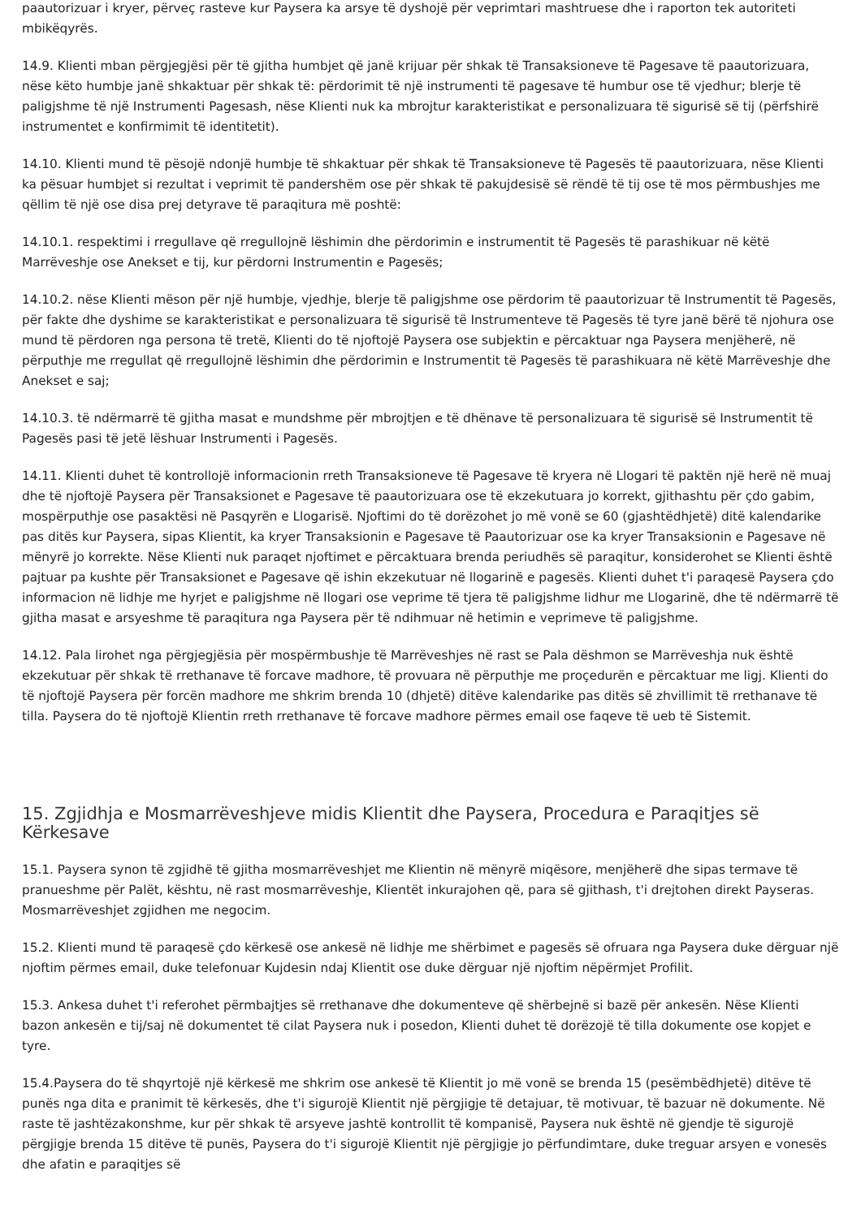paautorizuar i kryer, përveç rasteve kur Paysera ka arsye të dyshojë për veprimtari mashtruese dhe i raporton tek autoriteti mbikëqyrës.
14.9. Klienti mban përgjegjësi për të gjitha humbjet që janë krijuar për shkak të Transaksioneve të Pagesave të paautorizuara, nëse këto humbje janë shkaktuar për shkak të: përdorimit të një instrumenti të pagesave të humbur ose të vjedhur; blerje të paligjshme të një Instrumenti Pagesash, nëse Klienti nuk ka mbrojtur karakteristikat e personalizuara të sigurisë së tij (përfshirë instrumentet e konfirmimit të identitetit).
14.10. Klienti mund të pësojë ndonjë humbje të shkaktuar për shkak të Transaksioneve të Pagesës të paautorizuara, nëse Klienti ka pësuar humbjet si rezultat i veprimit të pandershëm ose për shkak të pakujdesisë së rëndë të tij ose të mos përmbushjes me qëllim të një ose disa prej detyrave të paraqitura më poshtë:
14.10.1. respektimi i rregullave që rregullojnë lëshimin dhe përdorimin e instrumentit të Pagesës të parashikuar në këtë Marrëveshje ose Anekset e tij, kur përdorni Instrumentin e Pagesës;
14.10.2. nëse Klienti mëson për një humbje, vjedhje, blerje të paligjshme ose përdorim të paautorizuar të Instrumentit të Pagesës, për fakte dhe dyshime se karakteristikat e personalizuara të sigurisë të Instrumenteve të Pagesës të tyre janë bërë të njohura ose mund të përdoren nga persona të tretë, Klienti do të njoftojë Paysera ose subjektin e përcaktuar nga Paysera menjëherë, në përputhje me rregullat që rregullojnë lëshimin dhe përdorimin e Instrumentit të Pagesës të parashikuara në këtë Marrëveshje dhe Anekset e saj;
14.10.3. të ndërmarrë të gjitha masat e mundshme për mbrojtjen e të dhënave të personalizuara të sigurisë së Instrumentit të Pagesës pasi të jetë lëshuar Instrumenti i Pagesës.
14.11. Klienti duhet të kontrollojë informacionin rreth Transaksioneve të Pagesave të kryera në Llogari të paktën një herë në muaj dhe të njoftojë Paysera për Transaksionet e Pagesave të paautorizuara ose të ekzekutuara jo korrekt, gjithashtu për çdo gabim, mospërputhje ose pasaktësi në Pasqyrën e Llogarisë. Njoftimi do të dorëzohet jo më vonë se 60 (gjashtëdhjetë) ditë kalendarike pas ditës kur Paysera, sipas Klientit, ka kryer Transaksionin e Pagesave të Paautorizuar ose ka kryer Transaksionin e Pagesave në mënyrë jo korrekte. Nëse Klienti nuk paraqet njoftimet e përcaktuara brenda periudhës së paraqitur, konsiderohet se Klienti është pajtuar pa kushte për Transaksionet e Pagesave që ishin ekzekutuar në llogarinë e pagesës. Klienti duhet t'i paraqesë Paysera çdo informacion në lidhje me hyrjet e paligjshme në llogari ose veprime të tjera të paligjshme lidhur me Llogarinë, dhe të ndërmarrë të gjitha masat e arsyeshme të paraqitura nga Paysera për të ndihmuar në hetimin e veprimeve të paligjshme.
14.12. Pala lirohet nga përgjegjësia për mospërmbushje të Marrëveshjes në rast se Pala dëshmon se Marrëveshja nuk është ekzekutuar për shkak të rrethanave të forcave madhore, të provuara në përputhje me proçedurën e përcaktuar me ligj. Klienti do të njoftojë Paysera për forcën madhore me shkrim brenda 10 (dhjetë) ditëve kalendarike pas ditës së zhvillimit të rrethanave të tilla. Paysera do të njoftojë Klientin rreth rrethanave të forcave madhore përmes email ose faqeve të ueb të Sistemit.
15. Zgjidhja e Mosmarrëveshjeve midis Klientit dhe Paysera, Procedura e Paraqitjes së Kërkesave
15.1. Paysera synon të zgjidhë të gjitha mosmarrëveshjet me Klientin në mënyrë miqësore, menjëherë dhe sipas termave të pranueshme për Palët, kështu, në rast mosmarrëveshje, Klientët inkurajohen që, para së gjithash, t'i drejtohen direkt Payseras. Mosmarrëveshjet zgjidhen me negocim.
15.2. Klienti mund të paraqesë çdo kërkesë ose ankesë në lidhje me shërbimet e pagesës së ofruara nga Paysera duke dërguar një njoftim përmes email, duke telefonuar Kujdesin ndaj Klientit ose duke dërguar një njoftim nëpërmjet Profilit.
15.3. Ankesa duhet t'i referohet përmbajtjes së rrethanave dhe dokumenteve që shërbejnë si bazë për ankesën. Nëse Klienti bazon ankesën e tij/saj në dokumentet të cilat Paysera nuk i posedon, Klienti duhet të dorëzojë të tilla dokumente ose kopjet e tyre.
15.4.Paysera do të shqyrtojë një kërkesë me shkrim ose ankesë të Klientit jo më vonë se brenda 15 (pesëmbëdhjetë) ditëve të punës nga dita e pranimit të kërkesës, dhe t'i sigurojë Klientit një përgjigje të detajuar, të motivuar, të bazuar në dokumente. Në raste të jashtëzakonshme, kur për shkak të arsyeve jashtë kontrollit të kompanisë, Paysera nuk është në gjendje të sigurojë përgjigje brenda 15 ditëve të punës, Paysera do t'i sigurojë Klientit një përgjigje jo përfundimtare, duke treguar arsyen e vonesës dhe afatin e paraqitjes së